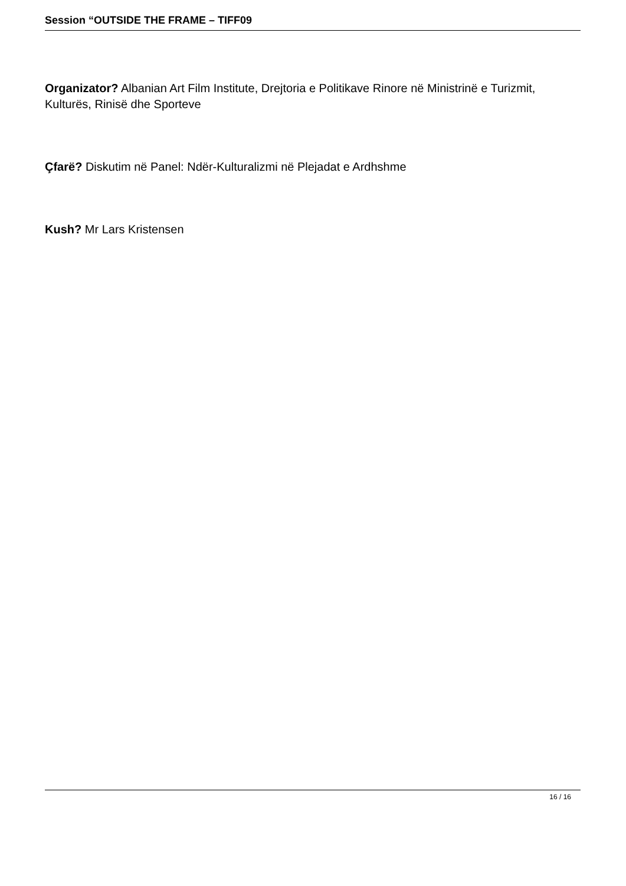Session “OUTSIDE THE FRAME – TIFF09
Organizator? Albanian Art Film Institute, Drejtoria e Politikave Rinore në Ministrinë e Turizmit, Kulturës, Rinisë dhe Sporteve
Çfarë? Diskutim në Panel: Ndër-Kulturalizmi në Plejadat e Ardhshme
Kush? Mr Lars Kristensen
16 / 16